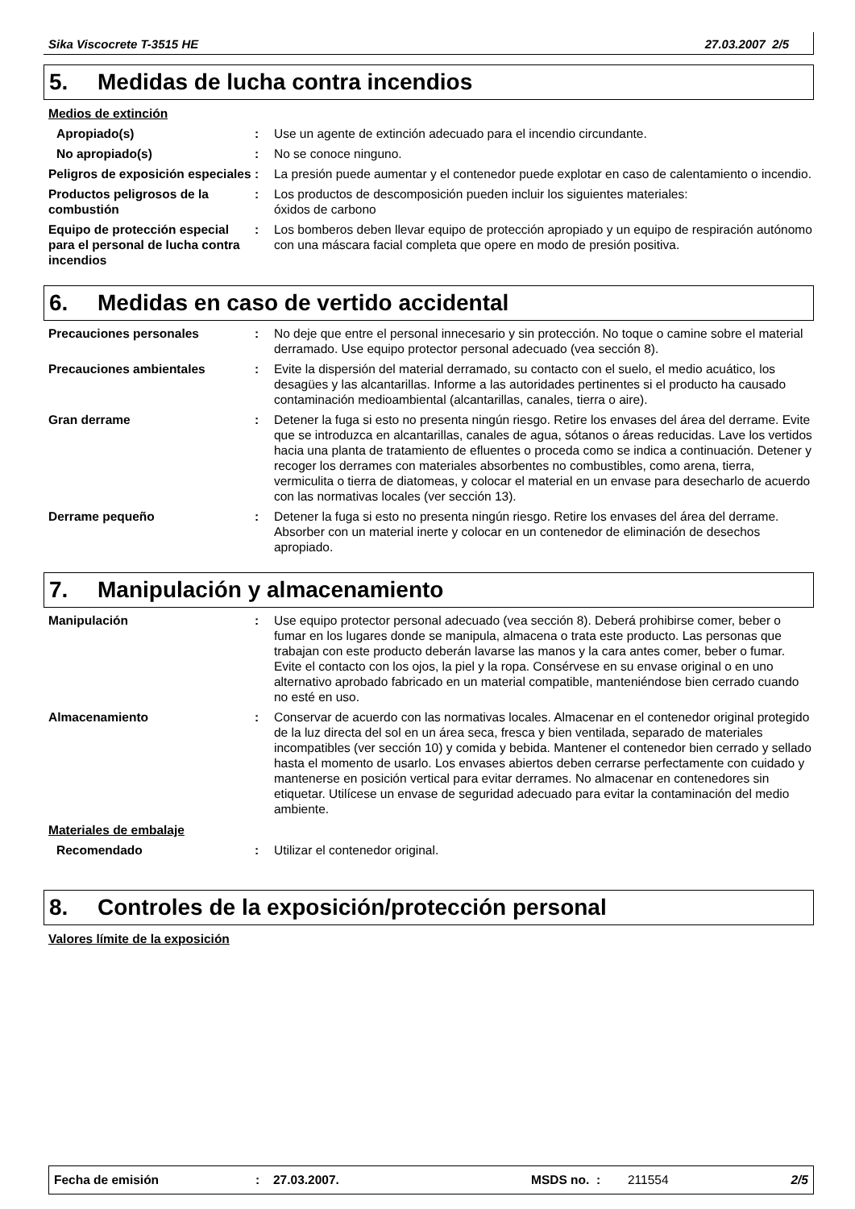Sika Viscocrete T-3515 HE 27.03.2007 2/5
5. Medidas de lucha contra incendios
Medios de extinción
Apropiado(s) : Use un agente de extinción adecuado para el incendio circundante.
No apropiado(s) : No se conoce ninguno.
Peligros de exposición especiales
: La presión puede aumentar y el contenedor puede explotar en caso de calentamiento o incendio.
Productos peligrosos de la combustión
: Los productos de descomposición pueden incluir los siguientes materiales:
óxidos de carbono
Equipo de protección especial para el personal de lucha contra incendios
: Los bomberos deben llevar equipo de protección apropiado y un equipo de respiración autónomo con una máscara facial completa que opere en modo de presión positiva.
6. Medidas en caso de vertido accidental
Precauciones personales : No deje que entre el personal innecesario y sin protección. No toque o camine sobre el material derramado. Use equipo protector personal adecuado (vea sección 8).
Precauciones ambientales : Evite la dispersión del material derramado, su contacto con el suelo, el medio acuático, los desagües y las alcantarillas. Informe a las autoridades pertinentes si el producto ha causado contaminación medioambiental (alcantarillas, canales, tierra o aire).
Gran derrame : Detener la fuga si esto no presenta ningún riesgo. Retire los envases del área del derrame. Evite que se introduzca en alcantarillas, canales de agua, sótanos o áreas reducidas. Lave los vertidos hacia una planta de tratamiento de efluentes o proceda como se indica a continuación. Detener y recoger los derrames con materiales absorbentes no combustibles, como arena, tierra, vermiculita o tierra de diatomeas, y colocar el material en un envase para desecharlo de acuerdo con las normativas locales (ver sección 13).
Derrame pequeño : Detener la fuga si esto no presenta ningún riesgo. Retire los envases del área del derrame. Absorber con un material inerte y colocar en un contenedor de eliminación de desechos apropiado.
7. Manipulación y almacenamiento
Manipulación : Use equipo protector personal adecuado (vea sección 8). Deberá prohibirse comer, beber o fumar en los lugares donde se manipula, almacena o trata este producto. Las personas que trabajan con este producto deberán lavarse las manos y la cara antes comer, beber o fumar. Evite el contacto con los ojos, la piel y la ropa. Consérvese en su envase original o en uno alternativo aprobado fabricado en un material compatible, manteniéndose bien cerrado cuando no esté en uso.
Almacenamiento : Conservar de acuerdo con las normativas locales. Almacenar en el contenedor original protegido de la luz directa del sol en un área seca, fresca y bien ventilada, separado de materiales incompatibles (ver sección 10) y comida y bebida. Mantener el contenedor bien cerrado y sellado hasta el momento de usarlo. Los envases abiertos deben cerrarse perfectamente con cuidado y mantenerse en posición vertical para evitar derrames. No almacenar en contenedores sin etiquetar. Utilícese un envase de seguridad adecuado para evitar la contaminación del medio ambiente.
Materiales de embalaje
Recomendado : Utilizar el contenedor original.
8. Controles de la exposición/protección personal
Valores límite de la exposición
Fecha de emisión: 27.03.2007. MSDS no. : 211554 2/5